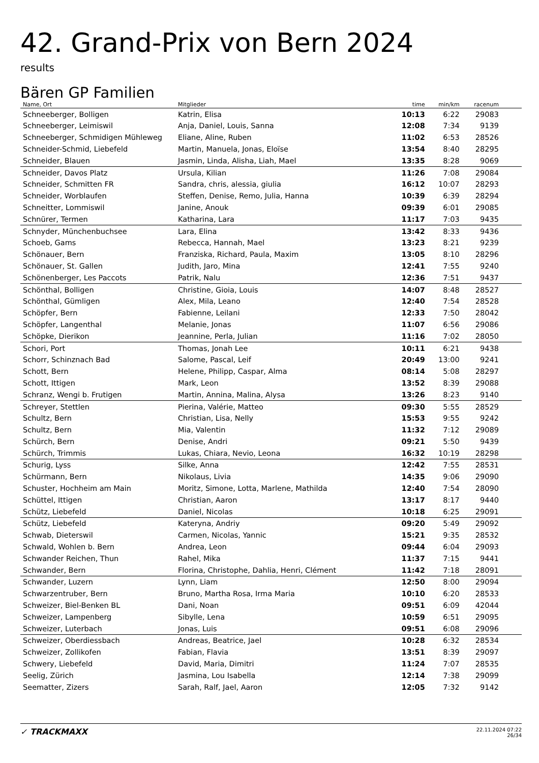42. Grand-Prix von Bern 2024
results
Bären GP Familien
| Name, Ort | Mitglieder | time | min/km | racenum | |
| --- | --- | --- | --- | --- | --- |
| Schneeberger, Bolligen | Katrin, Elisa | 10:13 | 6:22 | 29083 | |
| Schneeberger, Leimiswil | Anja, Daniel, Louis, Sanna | 12:08 | 7:34 | 9139 | |
| Schneeberger, Schmidigen Mühleweg | Eliane, Aline, Ruben | 11:02 | 6:53 | 28526 | |
| Schneider-Schmid, Liebefeld | Martin, Manuela, Jonas, Eloïse | 13:54 | 8:40 | 28295 | |
| Schneider, Blauen | Jasmin, Linda, Alisha, Liah, Mael | 13:35 | 8:28 | 9069 | |
| Schneider, Davos Platz | Ursula, Kilian | 11:26 | 7:08 | 29084 | |
| Schneider, Schmitten FR | Sandra, chris, alessia, giulia | 16:12 | 10:07 | 28293 | |
| Schneider, Worblaufen | Steffen, Denise, Remo, Julia, Hanna | 10:39 | 6:39 | 28294 | |
| Schneitter, Lommiswil | Janine, Anouk | 09:39 | 6:01 | 29085 | |
| Schnürer, Termen | Katharina, Lara | 11:17 | 7:03 | 9435 | |
| Schnyder, Münchenbuchsee | Lara, Elina | 13:42 | 8:33 | 9436 | |
| Schoeb, Gams | Rebecca, Hannah, Mael | 13:23 | 8:21 | 9239 | |
| Schönauer, Bern | Franziska, Richard, Paula, Maxim | 13:05 | 8:10 | 28296 | |
| Schönauer, St. Gallen | Judith, Jaro, Mina | 12:41 | 7:55 | 9240 | |
| Schönenberger, Les Paccots | Patrik, Nalu | 12:36 | 7:51 | 9437 | |
| Schönthal, Bolligen | Christine, Gioia, Louis | 14:07 | 8:48 | 28527 | |
| Schönthal, Gümligen | Alex, Mila, Leano | 12:40 | 7:54 | 28528 | |
| Schöpfer, Bern | Fabienne, Leilani | 12:33 | 7:50 | 28042 | |
| Schöpfer, Langenthal | Melanie, Jonas | 11:07 | 6:56 | 29086 | |
| Schöpke, Dierikon | Jeannine, Perla, Julian | 11:16 | 7:02 | 28050 | |
| Schori, Port | Thomas, Jonah Lee | 10:11 | 6:21 | 9438 | |
| Schorr, Schinznach Bad | Salome, Pascal, Leif | 20:49 | 13:00 | 9241 | |
| Schott, Bern | Helene, Philipp, Caspar, Alma | 08:14 | 5:08 | 28297 | |
| Schott, Ittigen | Mark, Leon | 13:52 | 8:39 | 29088 | |
| Schranz, Wengi b. Frutigen | Martin, Annina, Malina, Alysa | 13:26 | 8:23 | 9140 | |
| Schreyer, Stettlen | Pierina, Valérie, Matteo | 09:30 | 5:55 | 28529 | |
| Schultz, Bern | Christian, Lisa, Nelly | 15:53 | 9:55 | 9242 | |
| Schultz, Bern | Mia, Valentin | 11:32 | 7:12 | 29089 | |
| Schürch, Bern | Denise, Andri | 09:21 | 5:50 | 9439 | |
| Schürch, Trimmis | Lukas, Chiara, Nevio, Leona | 16:32 | 10:19 | 28298 | |
| Schurig, Lyss | Silke, Anna | 12:42 | 7:55 | 28531 | |
| Schürmann, Bern | Nikolaus, Livia | 14:35 | 9:06 | 29090 | |
| Schuster, Hochheim am Main | Moritz, Simone, Lotta, Marlene, Mathilda | 12:40 | 7:54 | 28090 | |
| Schüttel, Ittigen | Christian, Aaron | 13:17 | 8:17 | 9440 | |
| Schütz, Liebefeld | Daniel, Nicolas | 10:18 | 6:25 | 29091 | |
| Schütz, Liebefeld | Kateryna, Andriy | 09:20 | 5:49 | 29092 | |
| Schwab, Dieterswil | Carmen, Nicolas, Yannic | 15:21 | 9:35 | 28532 | |
| Schwald, Wohlen b. Bern | Andrea, Leon | 09:44 | 6:04 | 29093 | |
| Schwander Reichen, Thun | Rahel, Mika | 11:37 | 7:15 | 9441 | |
| Schwander, Bern | Florina, Christophe, Dahlia, Henri, Clément | 11:42 | 7:18 | 28091 | |
| Schwander, Luzern | Lynn, Liam | 12:50 | 8:00 | 29094 | |
| Schwarzentruber, Bern | Bruno, Martha Rosa, Irma Maria | 10:10 | 6:20 | 28533 | |
| Schweizer, Biel-Benken BL | Dani, Noan | 09:51 | 6:09 | 42044 | |
| Schweizer, Lampenberg | Sibylle, Lena | 10:59 | 6:51 | 29095 | |
| Schweizer, Luterbach | Jonas, Luis | 09:51 | 6:08 | 29096 | |
| Schweizer, Oberdiessbach | Andreas, Beatrice, Jael | 10:28 | 6:32 | 28534 | |
| Schweizer, Zollikofen | Fabian, Flavia | 13:51 | 8:39 | 29097 | |
| Schwery, Liebefeld | David, Maria, Dimitri | 11:24 | 7:07 | 28535 | |
| Seelig, Zürich | Jasmina, Lou Isabella | 12:14 | 7:38 | 29099 | |
| Seematter, Zizers | Sarah, Ralf, Jael, Aaron | 12:05 | 7:32 | 9142 | |
✓ TRACKMAXX
22.11.2024 07:22
26/34